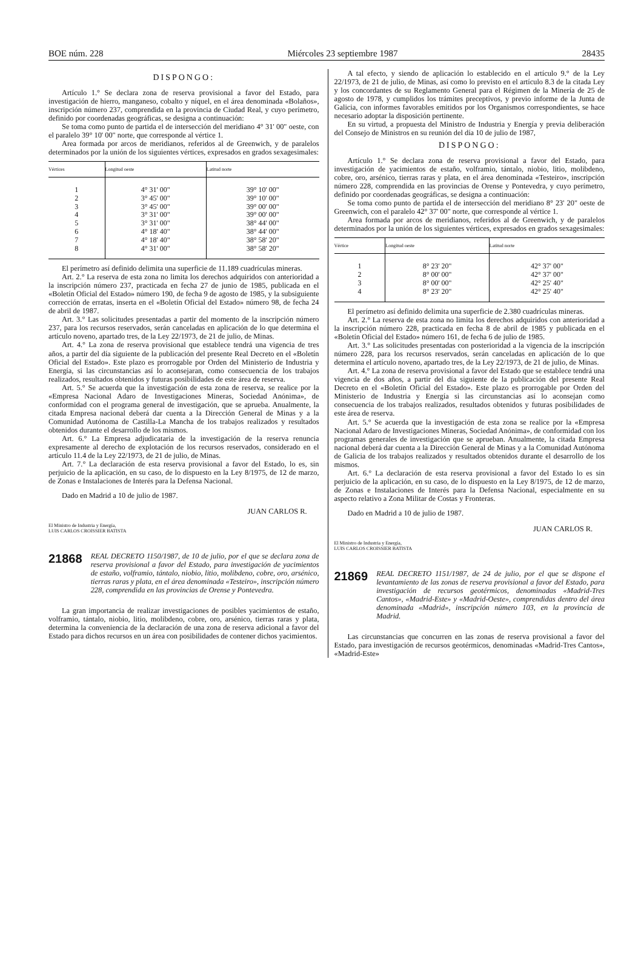BOE núm. 228 Miércoles 23 septiembre 1987 28435
DISPONGO:
Artículo 1.° Se declara zona de reserva provisional a favor del Estado, para investigación de hierro, manganeso, cobalto y níquel, en el área denominada «Bolaños», inscripción número 237, comprendida en la provincia de Ciudad Real, y cuyo perímetro, definido por coordenadas geográficas, se designa a continuación:
Se toma como punto de partida el de intersección del meridiano 4° 31' 00" oeste, con el paralelo 39° 10' 00" norte, que corresponde al vértice 1.
Area formada por arcos de meridianos, referidos al de Greenwich, y de paralelos determinados por la unión de los siguientes vértices, expresados en grados sexagesimales:
| Vértices | Longitud oeste | Latitud norte |
| --- | --- | --- |
| 1 | 4° 31' 00" | 39° 10' 00" |
| 2 | 3° 45' 00" | 39° 10' 00" |
| 3 | 3° 45' 00" | 39° 00' 00" |
| 4 | 3° 31' 00" | 39° 00' 00" |
| 5 | 3° 31' 00" | 38° 44' 00" |
| 6 | 4° 18' 40" | 38° 44' 00" |
| 7 | 4° 18' 40" | 38° 58' 20" |
| 8 | 4° 31' 00" | 38° 58' 20" |
El perímetro así definido delimita una superficie de 11.189 cuadrículas mineras.
Art. 2.° La reserva de esta zona no limita los derechos adquiridos con anterioridad a la inscripción número 237, practicada en fecha 27 de junio de 1985, publicada en el «Boletín Oficial del Estado» número 190, de fecha 9 de agosto de 1985, y la subsiguiente corrección de erratas, inserta en el «Boletín Oficial del Estado» número 98, de fecha 24 de abril de 1987.
Art. 3.° Las solicitudes presentadas a partir del momento de la inscripción número 237, para los recursos reservados, serán canceladas en aplicación de lo que determina el artículo noveno, apartado tres, de la Ley 22/1973, de 21 de julio, de Minas.
Art. 4.° La zona de reserva provisional que establece tendrá una vigencia de tres años, a partir del día siguiente de la publicación del presente Real Decreto en el «Boletín Oficial del Estado». Este plazo es prorrogable por Orden del Ministerio de Industria y Energía, si las circunstancias así lo aconsejaran, como consecuencia de los trabajos realizados, resultados obtenidos y futuras posibilidades de este área de reserva.
Art. 5.° Se acuerda que la investigación de esta zona de reserva, se realice por la «Empresa Nacional Adaro de Investigaciones Mineras, Sociedad Anónima», de conformidad con el programa general de investigación, que se aprueba. Anualmente, la citada Empresa nacional deberá dar cuenta a la Dirección General de Minas y a la Comunidad Autónoma de Castilla-La Mancha de los trabajos realizados y resultados obtenidos durante el desarrollo de los mismos.
Art. 6.° La Empresa adjudicataria de la investigación de la reserva renuncia expresamente al derecho de explotación de los recursos reservados, considerado en el artículo 11.4 de la Ley 22/1973, de 21 de julio, de Minas.
Art. 7.° La declaración de esta reserva provisional a favor del Estado, lo es, sin perjuicio de la aplicación, en su caso, de lo dispuesto en la Ley 8/1975, de 12 de marzo, de Zonas e Instalaciones de Interés para la Defensa Nacional.
Dado en Madrid a 10 de julio de 1987.
JUAN CARLOS R.
El Ministro de Industria y Energía,
LUIS CARLOS CROISSIER BATISTA
21868 REAL DECRETO 1150/1987, de 10 de julio, por el que se declara zona de reserva provisional a favor del Estado, para investigación de yacimientos de estaño, volframio, tántalo, niobio, litio, molibdeno, cobre, oro, arsénico, tierras raras y plata, en el área denominada «Testeiro», inscripción número 228, comprendida en las provincias de Orense y Pontevedra.
La gran importancia de realizar investigaciones de posibles yacimientos de estaño, volframio, tántalo, niobio, litio, molibdeno, cobre, oro, arsénico, tierras raras y plata, determina la conveniencia de la declaración de una zona de reserva adicional a favor del Estado para dichos recursos en un área con posibilidades de contener dichos yacimientos.
A tal efecto, y siendo de aplicación lo establecido en el artículo 9.° de la Ley 22/1973, de 21 de julio, de Minas, así como lo previsto en el artículo 8.3 de la citada Ley y los concordantes de su Reglamento General para el Régimen de la Minería de 25 de agosto de 1978, y cumplidos los trámites preceptivos, y previo informe de la Junta de Galicia, con informes favorables emitidos por los Organismos correspondientes, se hace necesario adoptar la disposición pertinente.
En su virtud, a propuesta del Ministro de Industria y Energía y previa deliberación del Consejo de Ministros en su reunión del día 10 de julio de 1987,
DISPONGO:
Artículo 1.° Se declara zona de reserva provisional a favor del Estado, para investigación de yacimientos de estaño, volframio, tántalo, niobio, litio, molibdeno, cobre, oro, arsénico, tierras raras y plata, en el área denominada «Testeiro», inscripción número 228, comprendida en las provincias de Orense y Pontevedra, y cuyo perímetro, definido por coordenadas geográficas, se designa a continuación:
Se toma como punto de partida el de intersección del meridiano 8° 23' 20" oeste de Greenwich, con el paralelo 42° 37' 00" norte, que corresponde al vértice 1.
Area formada por arcos de meridianos, referidos al de Greenwich, y de paralelos determinados por la unión de los siguientes vértices, expresados en grados sexagesimales:
| Vértice | Longitud oeste | Latitud norte |
| --- | --- | --- |
| 1 | 8° 23' 20" | 42° 37' 00" |
| 2 | 8° 00' 00" | 42° 37' 00" |
| 3 | 8° 00' 00" | 42° 25' 40" |
| 4 | 8° 23' 20" | 42° 25' 40" |
El perímetro así definido delimita una superficie de 2.380 cuadrículas mineras.
Art. 2.° La reserva de esta zona no limita los derechos adquiridos con anterioridad a la inscripción número 228, practicada en fecha 8 de abril de 1985 y publicada en el «Boletín Oficial del Estado» número 161, de fecha 6 de julio de 1985.
Art. 3.° Las solicitudes presentadas con posterioridad a la vigencia de la inscripción número 228, para los recursos reservados, serán canceladas en aplicación de lo que determina el artículo noveno, apartado tres, de la Ley 22/1973, de 21 de julio, de Minas.
Art. 4.° La zona de reserva provisional a favor del Estado que se establece tendrá una vigencia de dos años, a partir del día siguiente de la publicación del presente Real Decreto en el «Boletín Oficial del Estado». Este plazo es prorrogable por Orden del Ministerio de Industria y Energía si las circunstancias así lo aconsejan como consecuencia de los trabajos realizados, resultados obtenidos y futuras posibilidades de este área de reserva.
Art. 5.° Se acuerda que la investigación de esta zona se realice por la «Empresa Nacional Adaro de Investigaciones Mineras, Sociedad Anónima», de conformidad con los programas generales de investigación que se aprueban. Anualmente, la citada Empresa nacional deberá dar cuenta a la Dirección General de Minas y a la Comunidad Autónoma de Galicia de los trabajos realizados y resultados obtenidos durante el desarrollo de los mismos.
Art. 6.° La declaración de esta reserva provisional a favor del Estado lo es sin perjuicio de la aplicación, en su caso, de lo dispuesto en la Ley 8/1975, de 12 de marzo, de Zonas e Instalaciones de Interés para la Defensa Nacional, especialmente en su aspecto relativo a Zona Militar de Costas y Fronteras.
Dado en Madrid a 10 de julio de 1987.
JUAN CARLOS R.
El Ministro de Industria y Energía,
LUIS CARLOS CROISSIER BATISTA
21869 REAL DECRETO 1151/1987, de 24 de julio, por el que se dispone el levantamiento de las zonas de reserva provisional a favor del Estado, para investigación de recursos geotérmicos, denominadas «Madrid-Tres Cantos», «Madrid-Este» y «Madrid-Oeste», comprendidas dentro del área denominada «Madrid», inscripción número 103, en la provincia de Madrid.
Las circunstancias que concurren en las zonas de reserva provisional a favor del Estado, para investigación de recursos geotérmicos, denominadas «Madrid-Tres Cantos», «Madrid-Este»